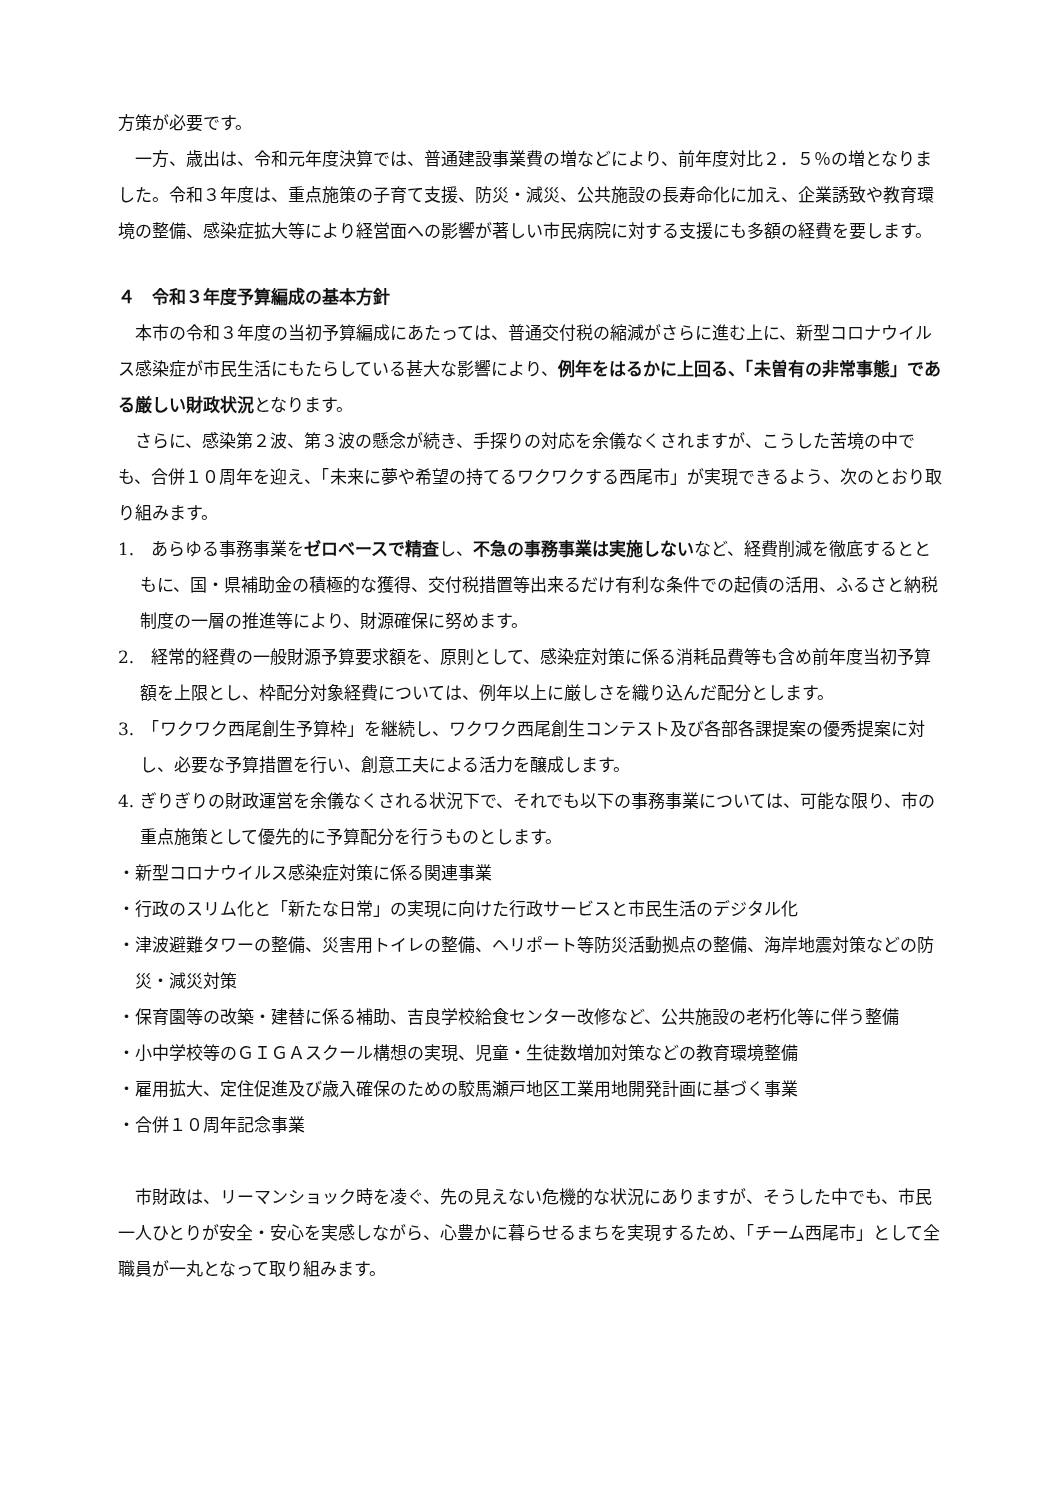方策が必要です。
一方、歳出は、令和元年度決算では、普通建設事業費の増などにより、前年度対比２．５％の増となりました。令和３年度は、重点施策の子育て支援、防災・減災、公共施設の長寿命化に加え、企業誘致や教育環境の整備、感染症拡大等により経営面への影響が著しい市民病院に対する支援にも多額の経費を要します。
４　令和３年度予算編成の基本方針
本市の令和３年度の当初予算編成にあたっては、普通交付税の縮減がさらに進む上に、新型コロナウイルス感染症が市民生活にもたらしている甚大な影響により、例年をはるかに上回る、「未曽有の非常事態」である厳しい財政状況となります。
さらに、感染第２波、第３波の懸念が続き、手探りの対応を余儀なくされますが、こうした苦境の中でも、合併１０周年を迎え、「未来に夢や希望の持てるワクワクする西尾市」が実現できるよう、次のとおり取り組みます。
1.　あらゆる事務事業をゼロベースで精査し、不急の事務事業は実施しないなど、経費削減を徹底するとともに、国・県補助金の積極的な獲得、交付税措置等出来るだけ有利な条件での起債の活用、ふるさと納税制度の一層の推進等により、財源確保に努めます。
2.　経常的経費の一般財源予算要求額を、原則として、感染症対策に係る消耗品費等も含め前年度当初予算額を上限とし、枠配分対象経費については、例年以上に厳しさを織り込んだ配分とします。
3.　「ワクワク西尾創生予算枠」を継続し、ワクワク西尾創生コンテスト及び各部各課提案の優秀提案に対し、必要な予算措置を行い、創意工夫による活力を醸成します。
4. ぎりぎりの財政運営を余儀なくされる状況下で、それでも以下の事務事業については、可能な限り、市の重点施策として優先的に予算配分を行うものとします。
・新型コロナウイルス感染症対策に係る関連事業
・行政のスリム化と「新たな日常」の実現に向けた行政サービスと市民生活のデジタル化
・津波避難タワーの整備、災害用トイレの整備、ヘリポート等防災活動拠点の整備、海岸地震対策などの防災・減災対策
・保育園等の改築・建替に係る補助、吉良学校給食センター改修など、公共施設の老朽化等に伴う整備
・小中学校等のＧＩＧＡスクール構想の実現、児童・生徒数増加対策などの教育環境整備
・雇用拡大、定住促進及び歳入確保のための駮馬瀬戸地区工業用地開発計画に基づく事業
・合併１０周年記念事業
市財政は、リーマンショック時を凌ぐ、先の見えない危機的な状況にありますが、そうした中でも、市民一人ひとりが安全・安心を実感しながら、心豊かに暮らせるまちを実現するため、「チーム西尾市」として全職員が一丸となって取り組みます。